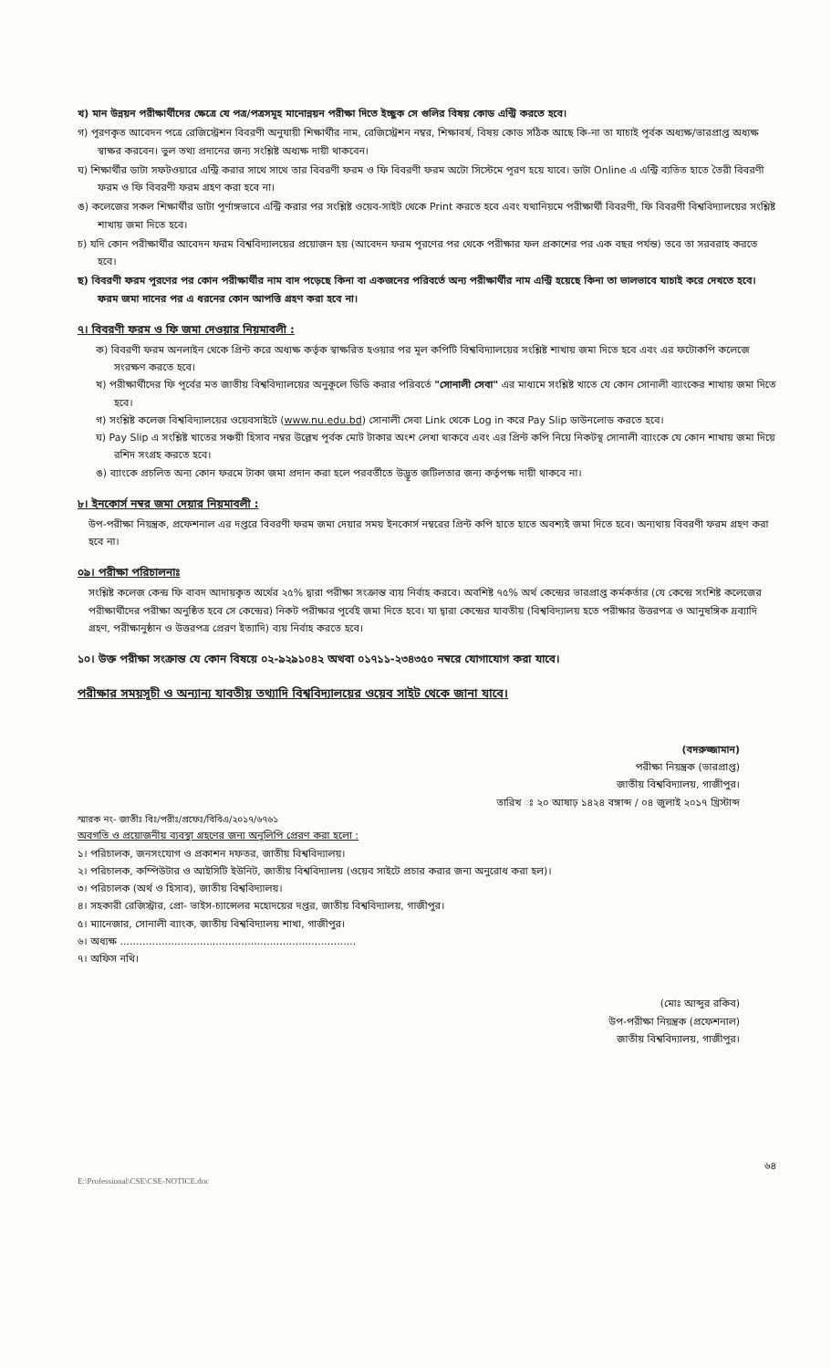খ) মান উন্নয়ন পরীক্ষার্থীদের ক্ষেত্রে যে পত্র/পত্রসমূহ মানোন্নয়ন পরীক্ষা দিতে ইচ্ছুক সে গুলির বিষয় কোড এন্ট্রি করতে হবে।
গ) পূরণকৃত আবেদন পত্রে রেজিস্ট্রেশন বিবরণী অনুযায়ী শিক্ষার্থীর নাম, রেজিস্ট্রেশন নম্বর, শিক্ষাবর্ষ, বিষয় কোড সঠিক আছে কি-না তা যাচাই পূর্বক অধ্যক্ষ/ভারপ্রাপ্ত অধ্যক্ষ স্বাক্ষর করবেন। ভুল তথ্য প্রদানের জন্য সংশ্লিষ্ট অধ্যক্ষ দায়ী থাকবেন।
ঘ) শিক্ষার্থীর ডাটা সফটওয়ারে এন্ট্রি করার সাথে সাথে তার বিবরণী ফরম ও ফি বিবরণী ফরম অটো সিস্টেমে পূরণ হয়ে যাবে। ডাটা Online এ এন্ট্রি ব্যতিত হাতে তৈরী বিবরণী ফরম ও ফি বিবরণী ফরম গ্রহণ করা হবে না।
ঙ) কলেজের সকল শিক্ষার্থীর ডাটা পূর্ণাঙ্গভাবে এন্ট্রি করার পর সংশ্লিষ্ট ওয়েব-সাইট থেকে Print করতে হবে এবং যথানিয়মে পরীক্ষার্থী বিবরণী, ফি বিবরণী বিশ্ববিদ্যালয়ের সংশ্লিষ্ট শাখায় জমা দিতে হবে।
চ) যদি কোন পরীক্ষার্থীর আবেদন ফরম বিশ্ববিদ্যালয়ের প্রয়োজন হয় (আবেদন ফরম পূরণের পর থেকে পরীক্ষার ফল প্রকাশের পর এক বছর পর্যন্ত) তবে তা সরবরাহ করতে হবে।
ছ) বিবরণী ফরম পূরণের পর কোন পরীক্ষার্থীর নাম বাদ পড়েছে কিনা বা একজনের পরিবর্তে অন্য পরীক্ষার্থীর নাম এন্ট্রি হয়েছে কিনা তা ভালভাবে যাচাই করে দেখতে হবে। ফরম জমা দানের পর এ ধরনের কোন আপত্তি গ্রহণ করা হবে না।
৭। বিবরণী ফরম ও ফি জমা দেওয়ার নিয়মাবলী :
ক) বিবরণী ফরম অনলাইন থেকে প্রিন্ট করে অধ্যক্ষ কর্তৃক স্বাক্ষরিত হওয়ার পর মূল কপিটি বিশ্ববিদ্যালয়ের সংশ্লিষ্ট শাখায় জমা দিতে হবে এবং এর ফটোকপি কলেজে সংরক্ষণ করতে হবে।
খ) পরীক্ষার্থীদের ফি পূর্বের মত জাতীয় বিশ্ববিদ্যালয়ের অনুকূলে ডিডি করার পরিবর্তে "সোনালী সেবা" এর মাধ্যমে সংশ্লিষ্ট খাতে যে কোন সোনালী ব্যাংকের শাখায় জমা দিতে হবে।
গ) সংশ্লিষ্ট কলেজ বিশ্ববিদ্যালয়ের ওয়েবসাইটে (www.nu.edu.bd) সোনালী সেবা Link থেকে Log in করে Pay Slip ডাউনলোড করতে হবে।
ঘ) Pay Slip এ সংশ্লিষ্ট খাতের সঞ্চয়ী হিসাব নম্বর উল্লেখ পূর্বক মোট টাকার অংশ লেখা থাকবে এবং এর প্রিন্ট কপি নিয়ে নিকটস্থ সোনালী ব্যাংকে যে কোন শাখায় জমা দিয়ে রশিদ সংগ্রহ করতে হবে।
ঙ) ব্যাংকে প্রচলিত অন্য কোন ফরমে টাকা জমা প্রদান করা হলে পরবর্তীতে উদ্ভূত জটিলতার জন্য কর্তৃপক্ষ দায়ী থাকবে না।
৮। ইনকোর্স নম্বর জমা দেয়ার নিয়মাবলী :
উপ-পরীক্ষা নিয়ন্ত্রক, প্রফেশনাল এর দপ্তরে বিবরণী ফরম জমা দেয়ার সময় ইনকোর্স নম্বরের প্রিন্ট কপি হাতে হাতে অবশ্যই জমা দিতে হবে। অন্যথায় বিবরণী ফরম গ্রহণ করা হবে না।
০৯। পরীক্ষা পরিচালনাঃ
সংশ্লিষ্ট কলেজ কেন্দ্র ফি বাবদ আদায়কৃত অর্থের ২৫% দ্বারা পরীক্ষা সংক্রান্ত ব্যয় নির্বাহ করবে। অবশিষ্ট ৭৫% অর্থ কেন্দ্রের ভারপ্রাপ্ত কর্মকর্তার (যে কেন্দ্রে সংশিষ্ট কলেজের পরীক্ষার্থীদের পরীক্ষা অনুষ্ঠিত হবে সে কেন্দ্রের) নিকট পরীক্ষার পূর্বেই জমা দিতে হবে। যা দ্বারা কেন্দ্রের যাবতীয় (বিশ্ববিদ্যালয় হতে পরীক্ষার উত্তরপত্র ও আনুষঙ্গিক দ্রব্যাদি গ্রহণ, পরীক্ষানুষ্ঠান ও উত্তরপত্র প্রেরণ ইত্যাদি) ব্যয় নির্বাহ করতে হবে।
১০। উক্ত পরীক্ষা সংক্রান্ত যে কোন বিষয়ে ০২-৯২৯১০৪২ অথবা ০১৭১১-২৩৪৩৫০ নম্বরে যোগাযোগ করা যাবে।
পরীক্ষার সময়সূচী ও অন্যান্য যাবতীয় তথ্যাদি বিশ্ববিদ্যালয়ের ওয়েব সাইট থেকে জানা যাবে।
(বদরুজ্জামান)
পরীক্ষা নিয়ন্ত্রক (ভারপ্রাপ্ত)
জাতীয় বিশ্ববিদ্যালয়, গাজীপুর।
তারিখ ঃ ২০ আষাঢ় ১৪২৪ বঙ্গাব্দ / ০৪ জুলাই ২০১৭ খ্রিস্টাব্দ
স্মারক নং- জাতীঃ বিঃ/পরীঃ/প্রফেঃ/বিবিএ/২০১৭/৬৭৬১
অবগতি ও প্রয়োজনীয় ব্যবস্থা গ্রহণের জন্য অনুলিপি প্রেরণ করা হলো :
১। পরিচালক, জনসংযোগ ও প্রকাশন দফতর, জাতীয় বিশ্ববিদ্যালয়।
২। পরিচালক, কম্পিউটার ও আইসিটি ইউনিট, জাতীয় বিশ্ববিদ্যালয় (ওয়েব সাইটে প্রচার করার জন্য অনুরোধ করা হল)।
৩। পরিচালক (অর্থ ও হিসাব), জাতীয় বিশ্ববিদ্যালয়।
৪। সহকারী রেজিস্ট্রার, প্রো- ভাইস-চ্যান্সেলর মহোদয়ের দপ্তর, জাতীয় বিশ্ববিদ্যালয়, গাজীপুর।
৫। ম্যানেজার, সোনালী ব্যাংক, জাতীয় বিশ্ববিদ্যালয় শাখা, গাজীপুর।
৬। অধ্যক্ষ ..........................................................................
৭। অফিস নথি।
(মোঃ আব্দুর রকিব)
উপ-পরীক্ষা নিয়ন্ত্রক (প্রফেশনাল)
জাতীয় বিশ্ববিদ্যালয়, গাজীপুর।
৬৪
E:\Professional\CSE\CSE-NOTICE.doc